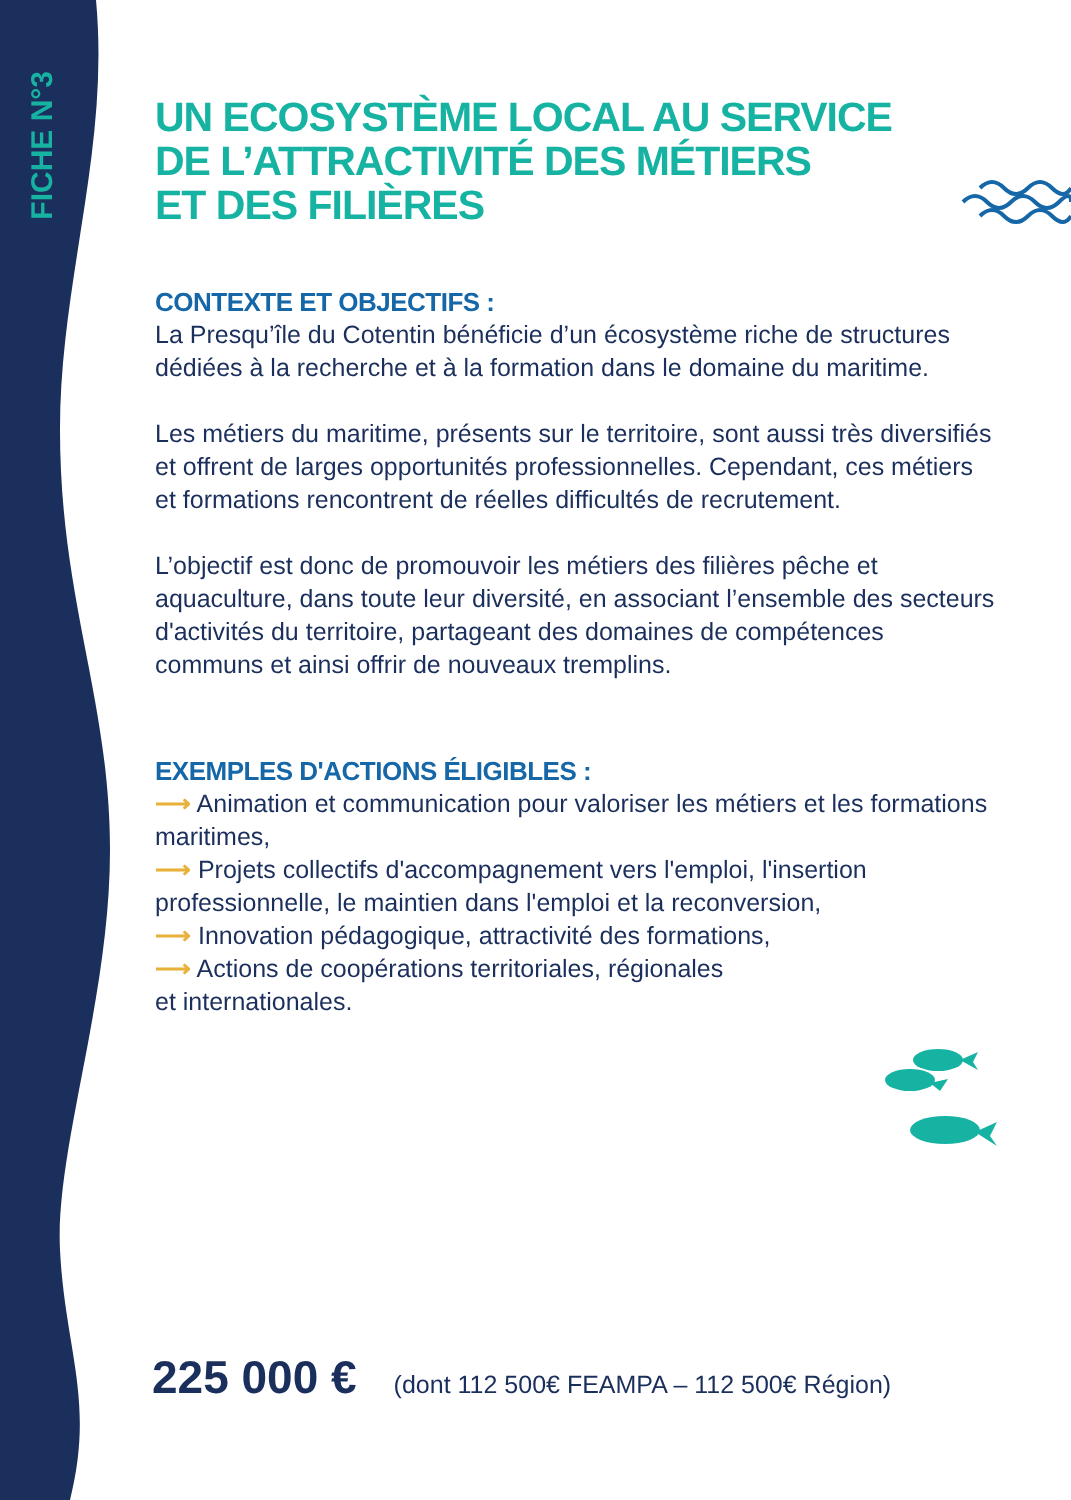FICHE N°3
UN ECOSYSTÈME LOCAL AU SERVICE
DE L’ATTRACTIVITÉ DES MÉTIERS
ET DES FILIÈRES
CONTEXTE ET OBJECTIFS :
La Presqu’île du Cotentin bénéficie d’un écosystème riche de structures dédiées à la recherche et à la formation dans le domaine du maritime.
Les métiers du maritime, présents sur le territoire, sont aussi très diversifiés et offrent de larges opportunités professionnelles. Cependant, ces métiers et formations rencontrent de réelles difficultés de recrutement.
L’objectif est donc de promouvoir les métiers des filières pêche et aquaculture, dans toute leur diversité, en associant l’ensemble des secteurs d'activités du territoire, partageant des domaines de compétences communs et ainsi offrir de nouveaux tremplins.
EXEMPLES D'ACTIONS ÉLIGIBLES :
⟶ Animation et communication pour valoriser les métiers et les formations maritimes,
⟶ Projets collectifs d'accompagnement vers l'emploi, l'insertion professionnelle, le maintien dans l'emploi et la reconversion,
⟶ Innovation pédagogique, attractivité des formations,
⟶ Actions de coopérations territoriales, régionales
et internationales.
225 000 € (dont 112 500€ FEAMPA – 112 500€ Région)